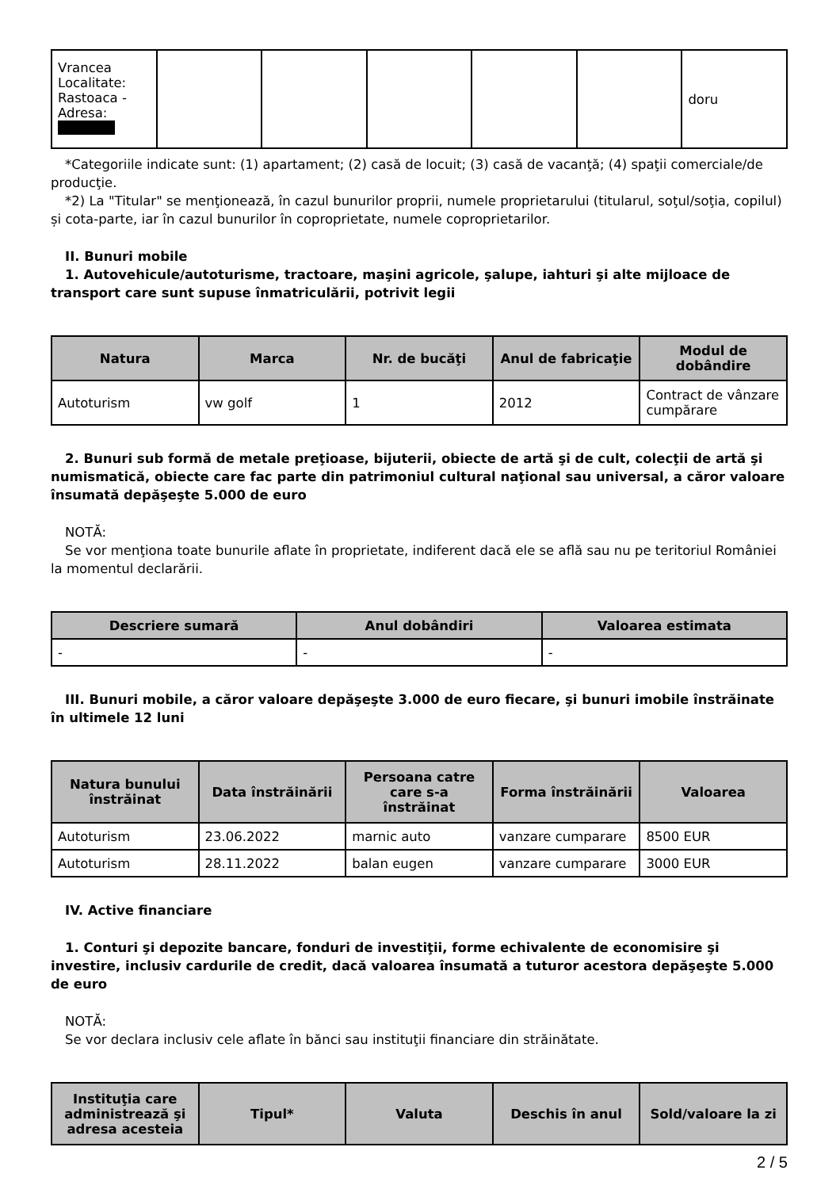| Vrancea Localitate: Rastoaca - Adresa: | | | | | | doru |
*Categoriile indicate sunt: (1) apartament; (2) casă de locuit; (3) casă de vacanţă; (4) spaţii comerciale/de producţie.
*2) La "Titular" se menţionează, în cazul bunurilor proprii, numele proprietarului (titularul, soţul/soţia, copilul) și cota-parte, iar în cazul bunurilor în coproprietate, numele coproprietarilor.
II. Bunuri mobile
1. Autovehicule/autoturisme, tractoare, maşini agricole, şalupe, iahturi şi alte mijloace de transport care sunt supuse înmatriculării, potrivit legii
| Natura | Marca | Nr. de bucăţi | Anul de fabricaţie | Modul de dobândire |
| --- | --- | --- | --- | --- |
| Autoturism | vw golf | 1 | 2012 | Contract de vânzare cumpărare |
2. Bunuri sub formă de metale preţioase, bijuterii, obiecte de artă şi de cult, colecţii de artă şi numismatică, obiecte care fac parte din patrimoniul cultural naţional sau universal, a căror valoare însumată depăşeşte 5.000 de euro
NOTĂ:
Se vor menţiona toate bunurile aflate în proprietate, indiferent dacă ele se află sau nu pe teritoriul României la momentul declarării.
| Descriere sumară | Anul dobândiri | Valoarea estimata |
| --- | --- | --- |
| - | - | - |
III. Bunuri mobile, a căror valoare depăşeşte 3.000 de euro fiecare, şi bunuri imobile înstrăinate în ultimele 12 luni
| Natura bunului înstrăinat | Data înstrăinării | Persoana catre care s-a înstrăinat | Forma înstrăinării | Valoarea |
| --- | --- | --- | --- | --- |
| Autoturism | 23.06.2022 | marnic auto | vanzare cumparare | 8500 EUR |
| Autoturism | 28.11.2022 | balan eugen | vanzare cumparare | 3000 EUR |
IV. Active financiare
1. Conturi şi depozite bancare, fonduri de investiţii, forme echivalente de economisire şi investire, inclusiv cardurile de credit, dacă valoarea însumată a tuturor acestora depăşeşte 5.000 de euro
NOTĂ:
Se vor declara inclusiv cele aflate în bănci sau instituţii financiare din străinătate.
| Instituţia care administrează şi adresa acesteia | Tipul* | Valuta | Deschis în anul | Sold/valoare la zi |
| --- | --- | --- | --- | --- |
2 / 5